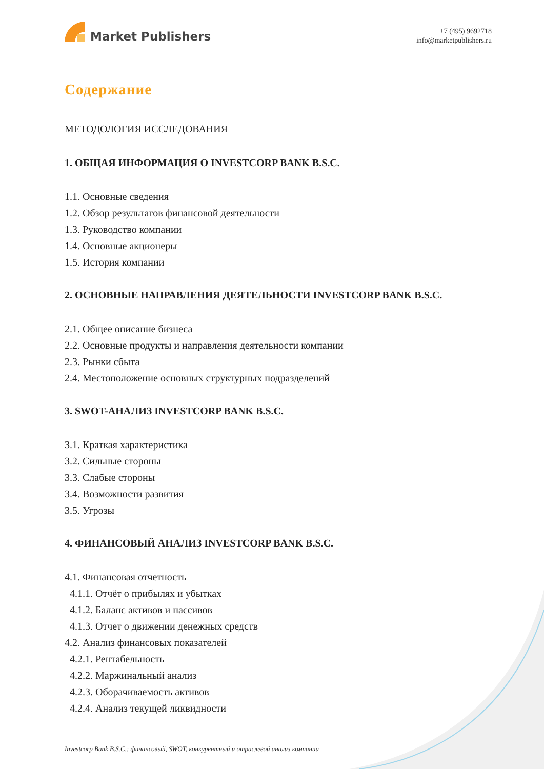Market Publishers
+7 (495) 9692718
info@marketpublishers.ru
Содержание
МЕТОДОЛОГИЯ ИССЛЕДОВАНИЯ
1. ОБЩАЯ ИНФОРМАЦИЯ О INVESTCORP BANK B.S.C.
1.1. Основные сведения
1.2. Обзор результатов финансовой деятельности
1.3. Руководство компании
1.4. Основные акционеры
1.5. История компании
2. ОСНОВНЫЕ НАПРАВЛЕНИЯ ДЕЯТЕЛЬНОСТИ INVESTCORP BANK B.S.C.
2.1. Общее описание бизнеса
2.2. Основные продукты и направления деятельности компании
2.3. Рынки сбыта
2.4. Местоположение основных структурных подразделений
3. SWOT-АНАЛИЗ INVESTCORP BANK B.S.C.
3.1. Краткая характеристика
3.2. Сильные стороны
3.3. Слабые стороны
3.4. Возможности развития
3.5. Угрозы
4. ФИНАНСОВЫЙ АНАЛИЗ INVESTCORP BANK B.S.C.
4.1. Финансовая отчетность
4.1.1. Отчёт о прибылях и убытках
4.1.2. Баланс активов и пассивов
4.1.3. Отчет о движении денежных средств
4.2. Анализ финансовых показателей
4.2.1. Рентабельность
4.2.2. Маржинальный анализ
4.2.3. Оборачиваемость активов
4.2.4. Анализ текущей ликвидности
Investcorp Bank B.S.C.: финансовый, SWOT, конкурентный и отраслевой анализ компании